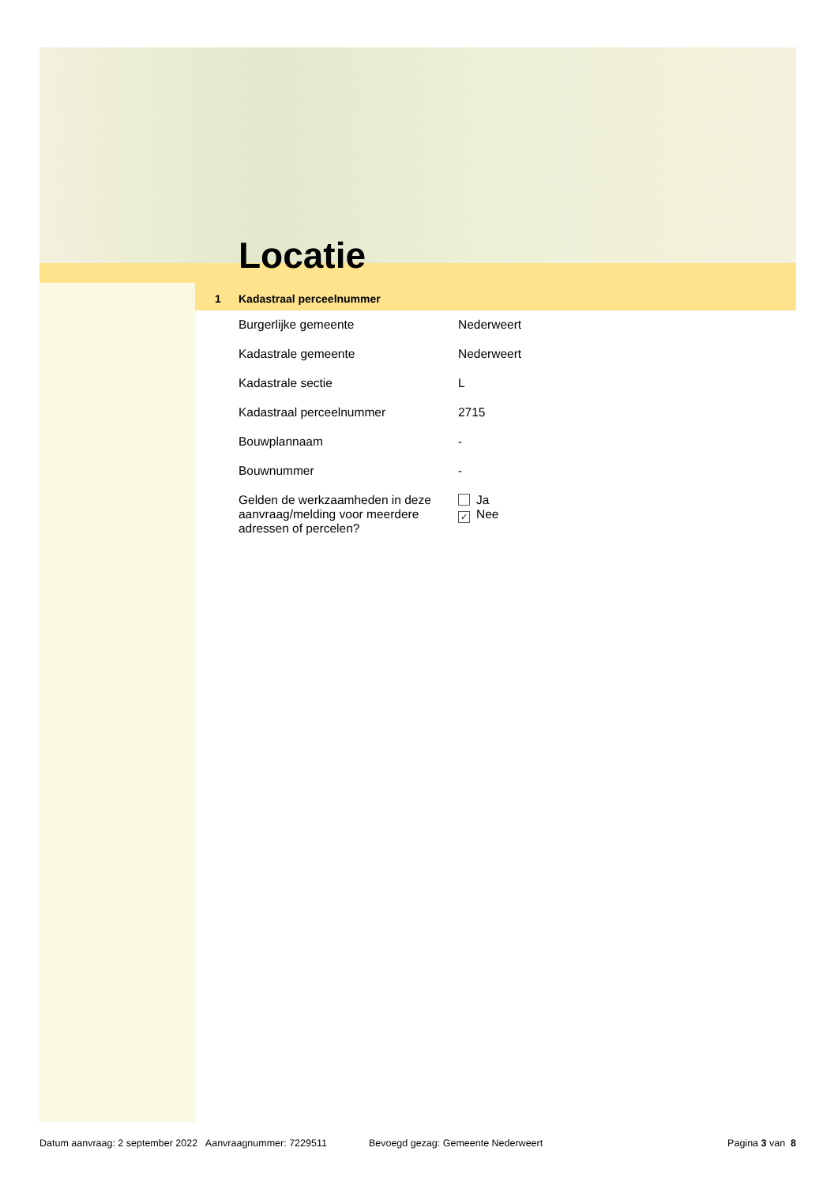Locatie
1 Kadastraal perceelnummer
| Burgerlijke gemeente | Nederweert |
| Kadastrale gemeente | Nederweert |
| Kadastrale sectie | L |
| Kadastraal perceelnummer | 2715 |
| Bouwplannaam | - |
| Bouwnummer | - |
| Gelden de werkzaamheden in deze aanvraag/melding voor meerdere adressen of percelen? | Ja ✓ Nee |
Datum aanvraag: 2 september 2022 Aanvraagnummer: 7229511 Bevoegd gezag: Gemeente Nederweert Pagina 3 van 8